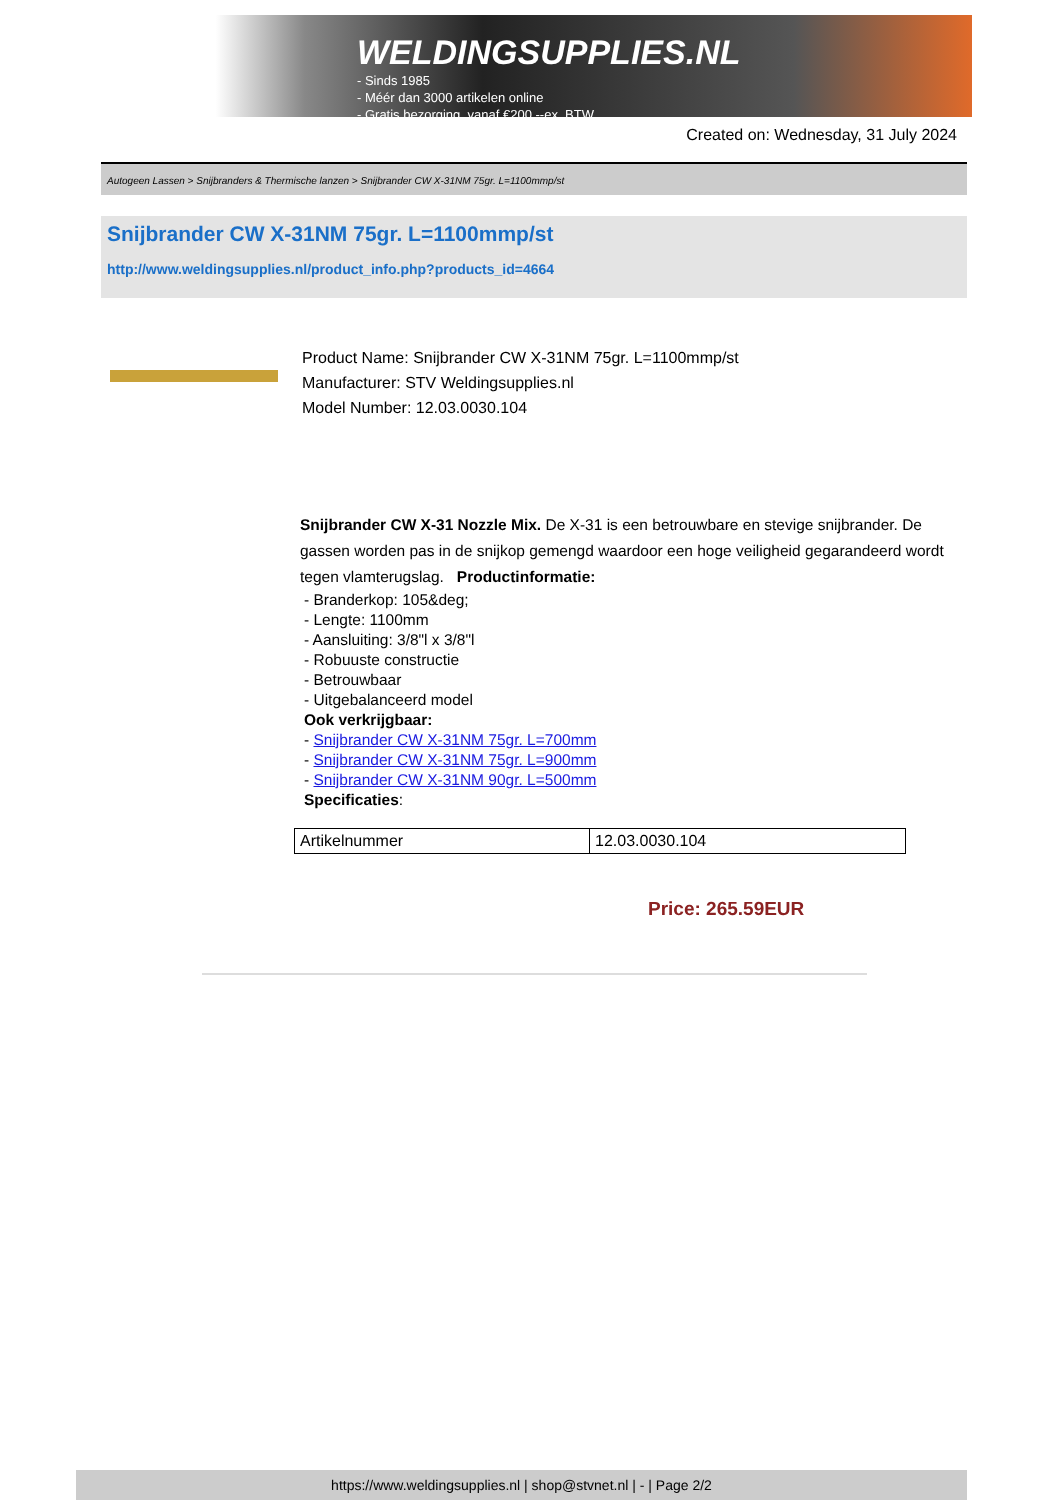WELDINGSUPPLIES.NL
- Sinds 1985
- Méér dan 3000 artikelen online
- Gratis bezorging, vanaf €200,--ex. BTW
Created on: Wednesday, 31 July 2024
Autogeen Lassen > Snijbranders & Thermische lanzen > Snijbrander CW X-31NM 75gr. L=1100mmp/st
Snijbrander CW X-31NM 75gr. L=1100mmp/st
http://www.weldingsupplies.nl/product_info.php?products_id=4664
Product Name: Snijbrander CW X-31NM 75gr. L=1100mmp/st
Manufacturer: STV Weldingsupplies.nl
Model Number: 12.03.0030.104
Snijbrander CW X-31 Nozzle Mix. De X-31 is een betrouwbare en stevige snijbrander. De gassen worden pas in de snijkop gemengd waardoor een hoge veiligheid gegarandeerd wordt tegen vlamterugslag. Productinformatie:
- Branderkop: 105&deg;
- Lengte: 1100mm
- Aansluiting: 3/8"l x 3/8"l
- Robuuste constructie
- Betrouwbaar
- Uitgebalanceerd model
Ook verkrijgbaar:
- Snijbrander CW X-31NM 75gr. L=700mm
- Snijbrander CW X-31NM 75gr. L=900mm
- Snijbrander CW X-31NM 90gr. L=500mm
Specificaties:
| Artikelnummer | 12.03.0030.104 |
Price: 265.59EUR
https://www.weldingsupplies.nl | shop@stvnet.nl | - | Page 2/2